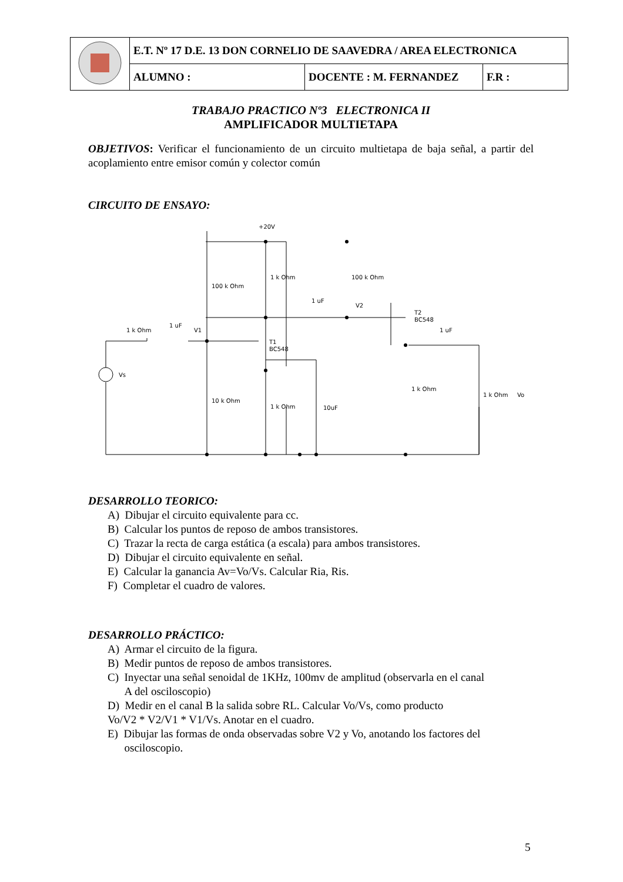| | E.T. Nº 17 D.E. 13 DON CORNELIO DE SAAVEDRA / AREA ELECTRONICA | | |
| | ALUMNO : | DOCENTE : M. FERNANDEZ | F.R : |
TRABAJO PRACTICO Nº3 ELECTRONICA II
AMPLIFICADOR MULTIETAPA
OBJETIVOS: Verificar el funcionamiento de un circuito multietapa de baja señal, a partir del acoplamiento entre emisor común y colector común
CIRCUITO DE ENSAYO:
+20V
100 k Ohm
1 k Ohm
100 k Ohm
1 uF
V2
T2
BC548
1 k Ohm
1 uF
V1
T1
BC548
1 uF
Vs
10 k Ohm
1 k Ohm
10uF
1 k Ohm
1 k Ohm
Vo
DESARROLLO TEORICO:
A) Dibujar el circuito equivalente para cc.
B) Calcular los puntos de reposo de ambos transistores.
C) Trazar la recta de carga estática (a escala) para ambos transistores.
D) Dibujar el circuito equivalente en señal.
E) Calcular la ganancia Av=Vo/Vs. Calcular Ria, Ris.
F) Completar el cuadro de valores.
DESARROLLO PRÁCTICO:
A) Armar el circuito de la figura.
B) Medir puntos de reposo de ambos transistores.
C) Inyectar una señal senoidal de 1KHz, 100mv de amplitud (observarla en el canal
A del osciloscopio)
D) Medir en el canal B la salida sobre RL. Calcular Vo/Vs, como producto
Vo/V2 * V2/V1 * V1/Vs. Anotar en el cuadro.
E) Dibujar las formas de onda observadas sobre V2 y Vo, anotando los factores del
osciloscopio.
5